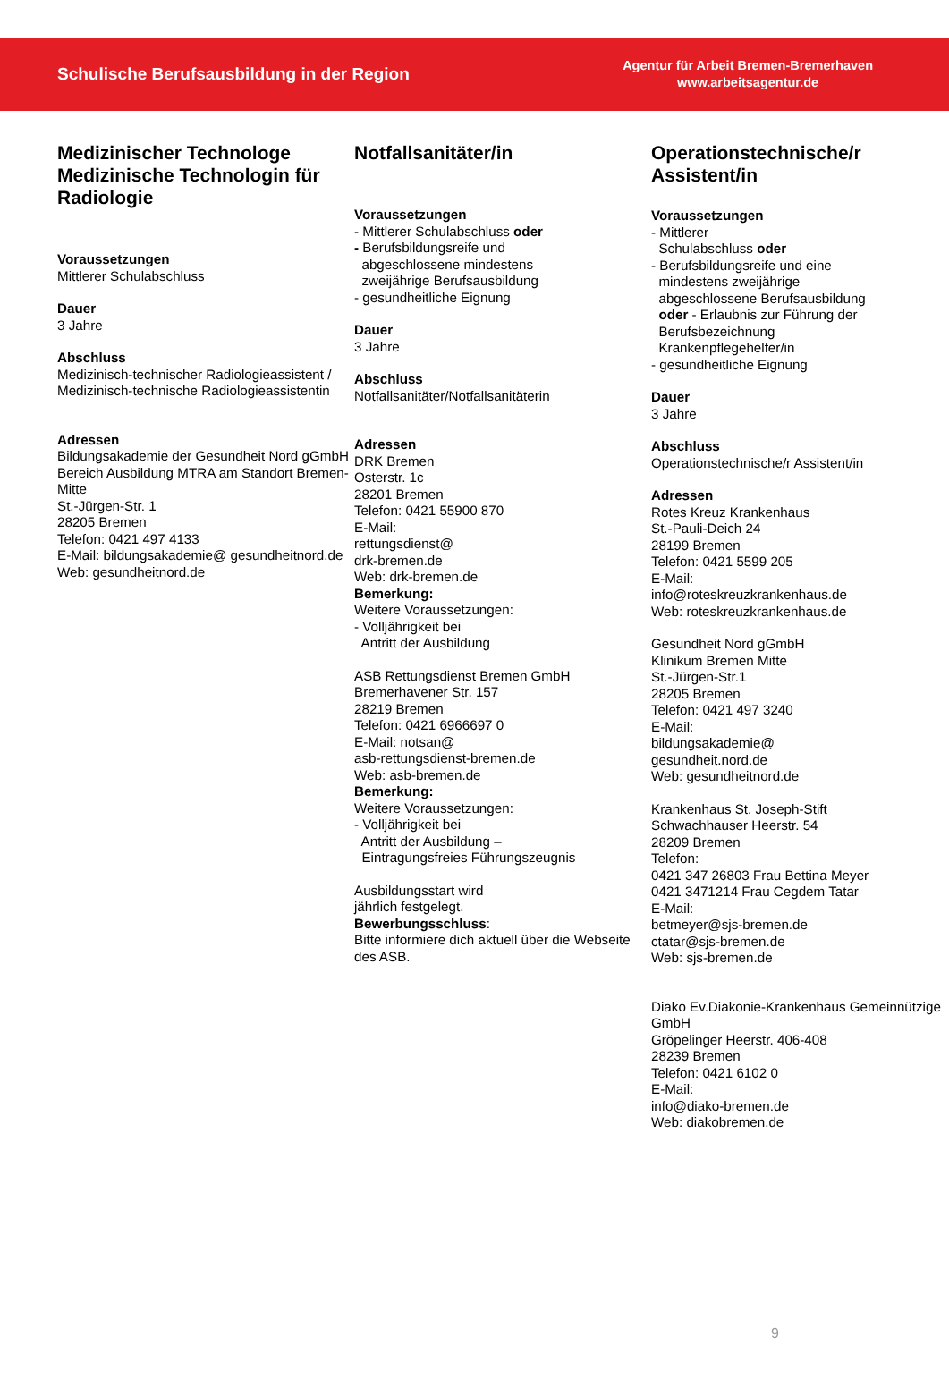Schulische Berufsausbildung in der Region
Agentur für Arbeit Bremen-Bremerhaven
www.arbeitsagentur.de
Medizinischer Technologe Medizinische Technologin für Radiologie
Voraussetzungen
Mittlerer Schulabschluss
Dauer
3 Jahre
Abschluss
Medizinisch-technischer Radiologieassistent / Medizinisch-technische Radiologieassistentin
Adressen
Bildungsakademie der Gesundheit Nord gGmbH
Bereich Ausbildung MTRA am Standort Bremen-Mitte
St.-Jürgen-Str. 1
28205 Bremen
Telefon: 0421 497 4133
E-Mail: bildungsakademie@ gesundheitnord.de
Web: gesundheitnord.de
Notfallsanitäter/in
Voraussetzungen
- Mittlerer Schulabschluss oder
- Berufsbildungsreife und
abgeschlossene mindestens
zweijährige Berufsausbildung
- gesundheitliche Eignung
Dauer
3 Jahre
Abschluss
Notfallsanitäter/Notfallsanitäterin
Adressen
DRK Bremen
Osterstr. 1c
28201 Bremen
Telefon: 0421 55900 870
E-Mail:
rettungsdienst@
drk-bremen.de
Web: drk-bremen.de
Bemerkung:
Weitere Voraussetzungen:
- Volljährigkeit bei
Antritt der Ausbildung
ASB Rettungsdienst Bremen GmbH
Bremerhavener Str. 157
28219 Bremen
Telefon: 0421 6966697 0
E-Mail: notsan@
asb-rettungsdienst-bremen.de
Web: asb-bremen.de
Bemerkung:
Weitere Voraussetzungen:
- Volljährigkeit bei
Antritt der Ausbildung –
Eintragungsfreies Führungszeugnis
Ausbildungsstart wird
jährlich festgelegt.
Bewerbungsschluss:
Bitte informiere dich aktuell über die Webseite des ASB.
Operationstechnische/r Assistent/in
Voraussetzungen
- Mittlerer
Schulabschluss oder
- Berufsbildungsreife und eine
mindestens zweijährige
abgeschlossene Berufsausbildung
oder - Erlaubnis zur Führung der
Berufsbezeichnung
Krankenpflegehelfer/in
- gesundheitliche Eignung
Dauer
3 Jahre
Abschluss
Operationstechnische/r Assistent/in
Adressen
Rotes Kreuz Krankenhaus
St.-Pauli-Deich 24
28199 Bremen
Telefon: 0421 5599 205
E-Mail:
info@roteskreuzkrankenhaus.de
Web: roteskreuzkrankenhaus.de
Gesundheit Nord gGmbH
Klinikum Bremen Mitte
St.-Jürgen-Str.1
28205 Bremen
Telefon: 0421 497 3240
E-Mail:
bildungsakademie@
gesundheit.nord.de
Web: gesundheitnord.de
Krankenhaus St. Joseph-Stift
Schwachhauser Heerstr. 54
28209 Bremen
Telefon:
0421 347 26803 Frau Bettina Meyer
0421 3471214 Frau Cegdem Tatar
E-Mail:
betmeyer@sjs-bremen.de
ctatar@sjs-bremen.de
Web: sjs-bremen.de
Diako Ev.Diakonie-Krankenhaus Gemeinnützige GmbH
Gröpelinger Heerstr. 406-408
28239 Bremen
Telefon: 0421 6102 0
E-Mail:
info@diako-bremen.de
Web: diakobremen.de
9